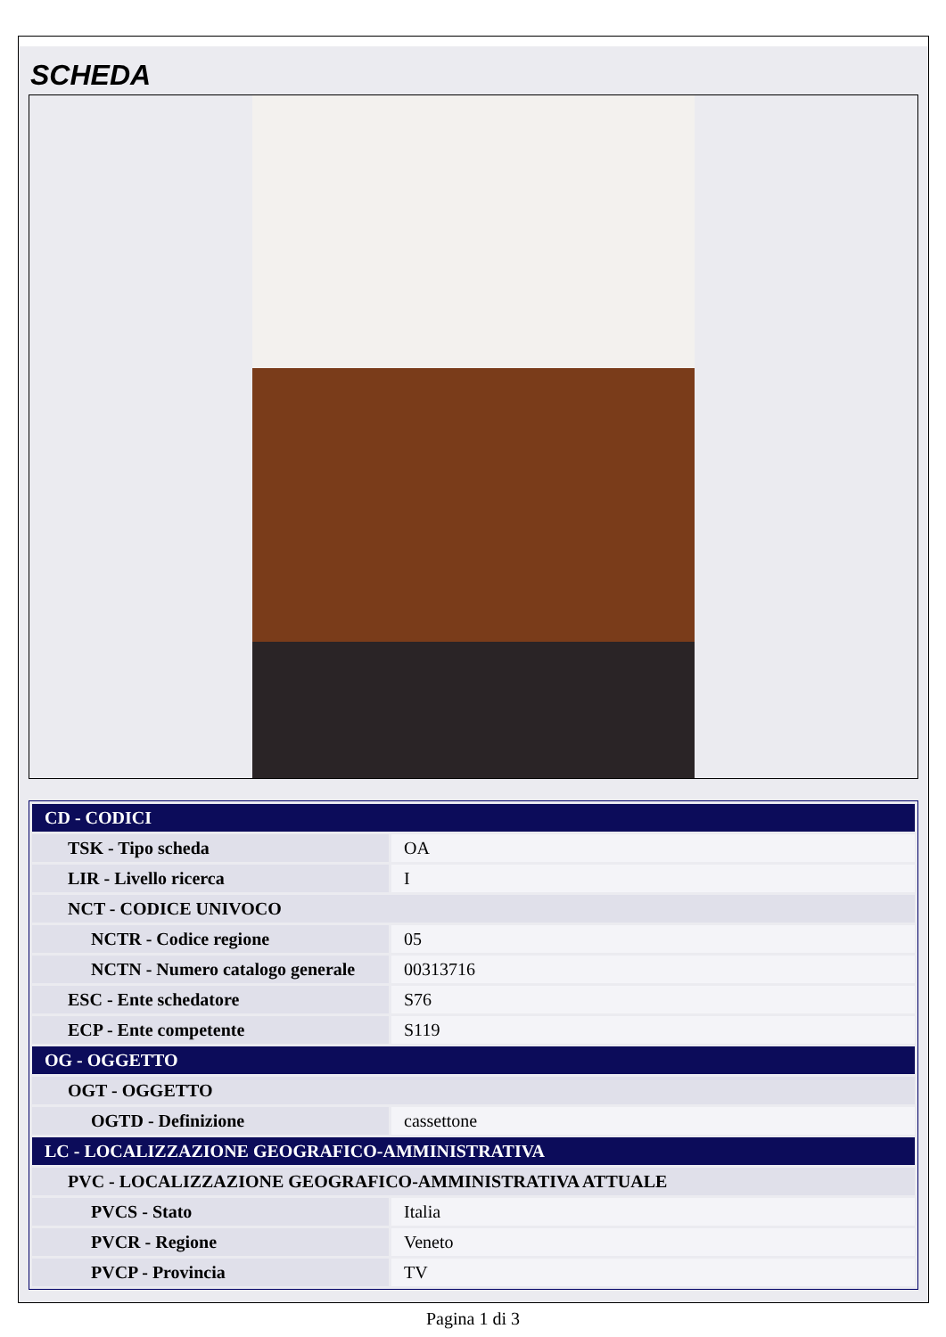SCHEDA
| CD - CODICI | |
| TSK - Tipo scheda | OA |
| LIR - Livello ricerca | I |
| NCT - CODICE UNIVOCO | |
| NCTR - Codice regione | 05 |
| NCTN - Numero catalogo generale | 00313716 |
| ESC - Ente schedatore | S76 |
| ECP - Ente competente | S119 |
| OG - OGGETTO | |
| OGT - OGGETTO | |
| OGTD - Definizione | cassettone |
| LC - LOCALIZZAZIONE GEOGRAFICO-AMMINISTRATIVA | |
| PVC - LOCALIZZAZIONE GEOGRAFICO-AMMINISTRATIVA ATTUALE | |
| PVCS - Stato | Italia |
| PVCR - Regione | Veneto |
| PVCP - Provincia | TV |
Pagina 1 di 3